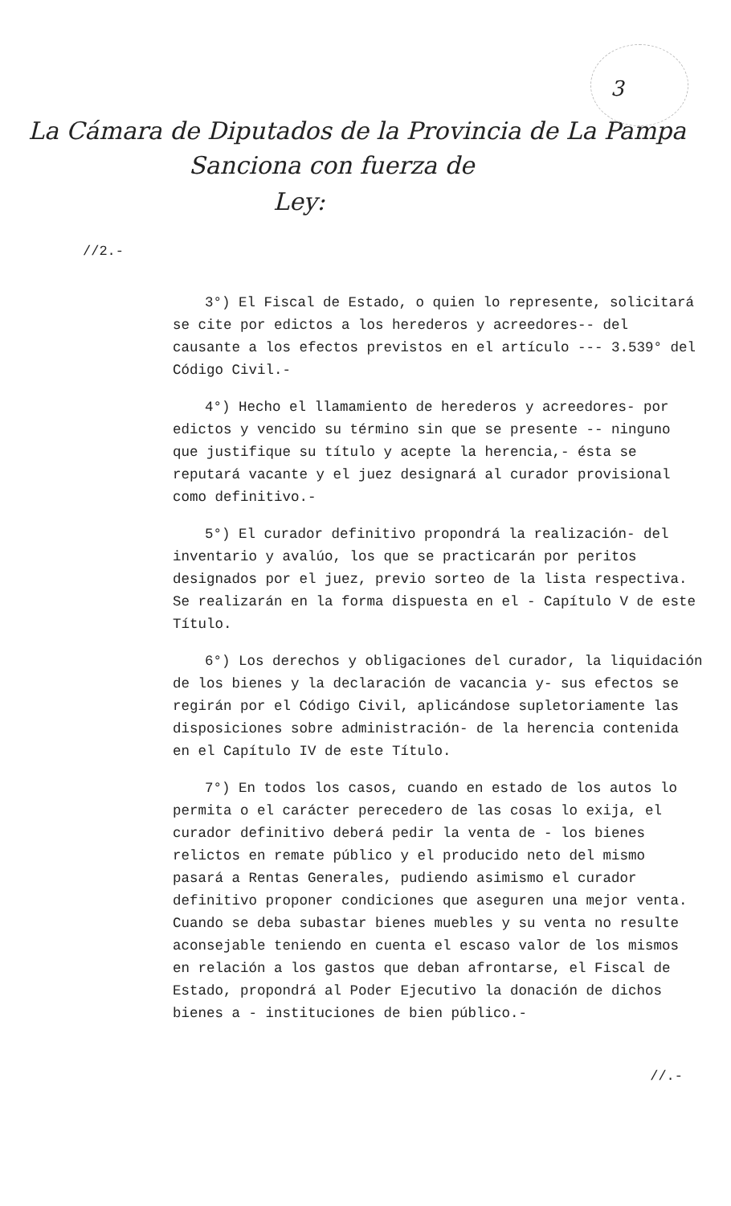3
La Cámara de Diputados de la Provincia de La Pampa
Sanciona con fuerza de
Ley:
//2.-
3°) El Fiscal de Estado, o quien lo represente, solicitará se cite por edictos a los herederos y acreedores-- del causante a los efectos previstos en el artículo --- 3.539° del Código Civil.-
4°) Hecho el llamamiento de herederos y acreedores- por edictos y vencido su término sin que se presente -- ninguno que justifique su título y acepte la herencia,- ésta se reputará vacante y el juez designará al curador provisional como definitivo.-
5°) El curador definitivo propondrá la realización- del inventario y avalúo, los que se practicarán por peritos designados por el juez, previo sorteo de la lista respectiva. Se realizarán en la forma dispuesta en el - Capítulo V de este Título.
6°) Los derechos y obligaciones del curador, la liquidación de los bienes y la declaración de vacancia y- sus efectos se regirán por el Código Civil, aplicándose supletoriamente las disposiciones sobre administración- de la herencia contenida en el Capítulo IV de este Título.
7°) En todos los casos, cuando en estado de los autos lo permita o el carácter perecedero de las cosas lo exija, el curador definitivo deberá pedir la venta de - los bienes relictos en remate público y el producido neto del mismo pasará a Rentas Generales, pudiendo asimismo el curador definitivo proponer condiciones que aseguren una mejor venta. Cuando se deba subastar bienes muebles y su venta no resulte aconsejable teniendo en cuenta el escaso valor de los mismos en relación a los gastos que deban afrontarse, el Fiscal de Estado, propondrá al Poder Ejecutivo la donación de dichos bienes a - instituciones de bien público.-
//.-